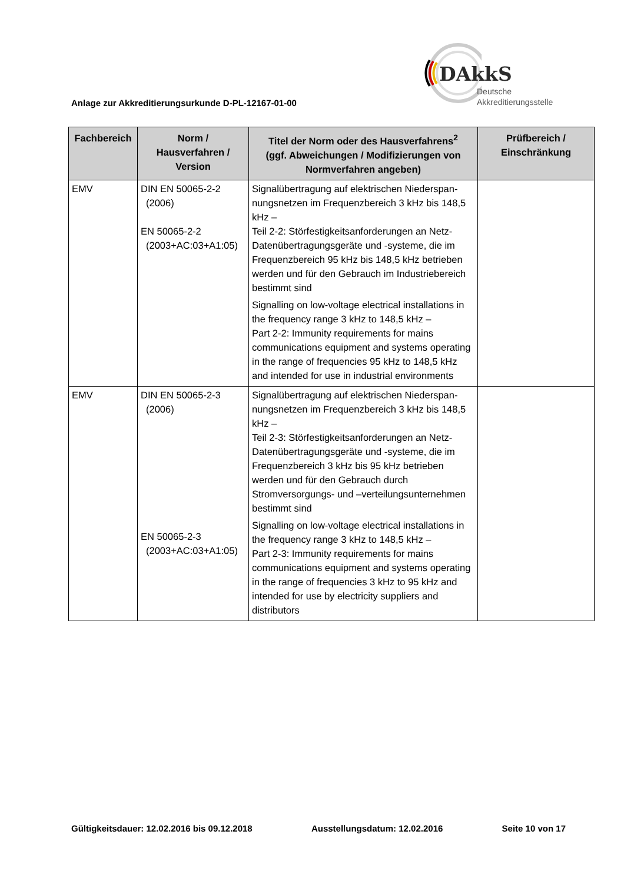Anlage zur Akkreditierungsurkunde D-PL-12167-01-00
DAkkS
Deutsche
Akkreditierungsstelle
| Fachbereich | Norm / Hausverfahren / Version | Titel der Norm oder des Hausverfahrens<sup>2</sup> (ggf. Abweichungen / Modifizierungen von Normverfahren angeben) | Prüfbereich / Einschränkung |
| --- | --- | --- | --- |
| EMV | DIN EN 50065-2-2 (2006) EN 50065-2-2 (2003+AC:03+A1:05) | Signalübertragung auf elektrischen Niederspan-nungsnetzen im Frequenzbereich 3 kHz bis 148,5 kHz – Teil 2-2: Störfestigkeitsanforderungen an Netz-Datenübertragungsgeräte und -systeme, die im Frequenzbereich 95 kHz bis 148,5 kHz betrieben werden und für den Gebrauch im Industriebereich bestimmt sind Signalling on low-voltage electrical installations in the frequency range 3 kHz to 148,5 kHz – Part 2-2: Immunity requirements for mains communications equipment and systems operating in the range of frequencies 95 kHz to 148,5 kHz and intended for use in industrial environments | |
| EMV | DIN EN 50065-2-3 (2006) EN 50065-2-3 (2003+AC:03+A1:05) | Signalübertragung auf elektrischen Niederspan-nungsnetzen im Frequenzbereich 3 kHz bis 148,5 kHz – Teil 2-3: Störfestigkeitsanforderungen an Netz-Datenübertragungsgeräte und -systeme, die im Frequenzbereich 3 kHz bis 95 kHz betrieben werden und für den Gebrauch durch Stromversorgungs- und –verteilungsunternehmen bestimmt sind Signalling on low-voltage electrical installations in the frequency range 3 kHz to 148,5 kHz – Part 2-3: Immunity requirements for mains communications equipment and systems operating in the range of frequencies 3 kHz to 95 kHz and intended for use by electricity suppliers and distributors | |
Gültigkeitsdauer: 12.02.2016 bis 09.12.2018 Ausstellungsdatum: 12.02.2016 Seite 10 von 17